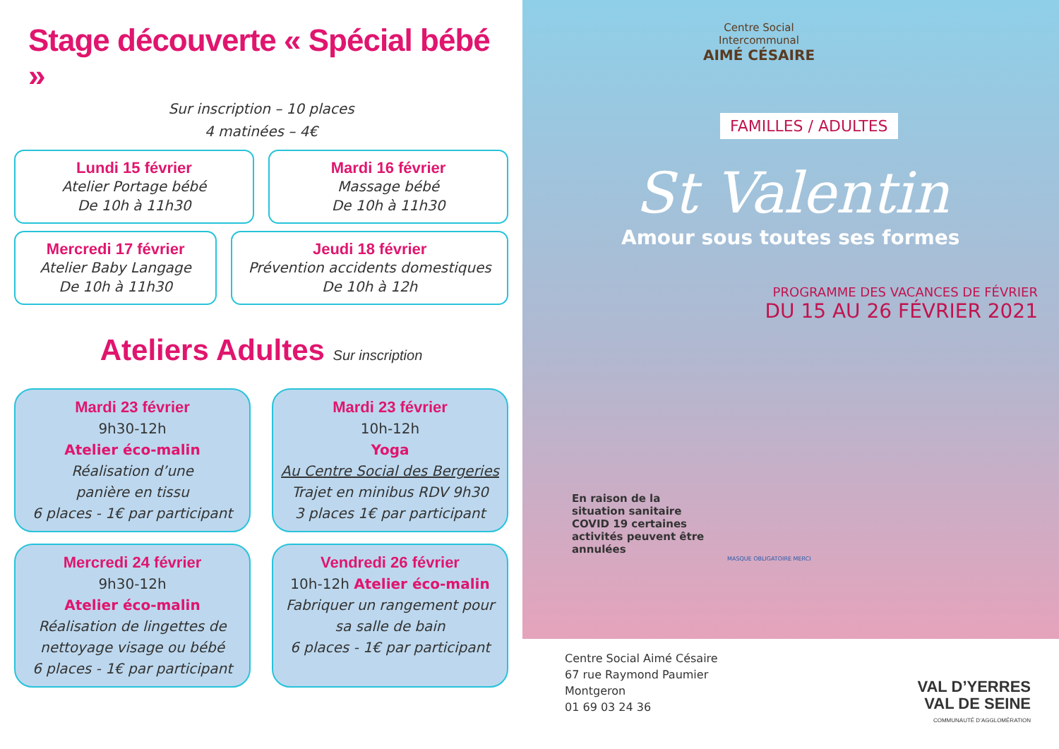Stage découverte « Spécial bébé »
Sur inscription – 10 places
4 matinées – 4€
Lundi 15 février
Atelier Portage bébé
De 10h à 11h30
Mardi 16 février
Massage bébé
De 10h à 11h30
Mercredi 17 février
Atelier Baby Langage
De 10h à 11h30
Jeudi 18 février
Prévention accidents domestiques
De 10h à 12h
Ateliers Adultes Sur inscription
Mardi 23 février
9h30-12h
Atelier éco-malin
Réalisation d’une
panière en tissu
6 places - 1€ par participant
Mardi 23 février
10h-12h
Yoga
Au Centre Social des Bergeries
Trajet en minibus RDV 9h30
3 places 1€ par participant
Mercredi 24 février
9h30-12h
Atelier éco-malin
Réalisation de lingettes de
nettoyage visage ou bébé
6 places - 1€ par participant
Vendredi 26 février
10h-12h Atelier éco-malin
Fabriquer un rangement pour
sa salle de bain
6 places - 1€ par participant
Centre Social
Intercommunal
AIMÉ CÉSAIRE
FAMILLES / ADULTES
St Valentin
Amour sous toutes ses formes
PROGRAMME DES VACANCES DE FÉVRIER
DU 15 AU 26 FÉVRIER 2021
En raison de la situation sanitaire COVID 19 certaines activités peuvent être annulées
MASQUE OBLIGATOIRE MERCI
Centre Social Aimé Césaire
67 rue Raymond Paumier
Montgeron
01 69 03 24 36
VAL D’YERRES
VAL DE SEINE
COMMUNAUTÉ D’AGGLOMÉRATION